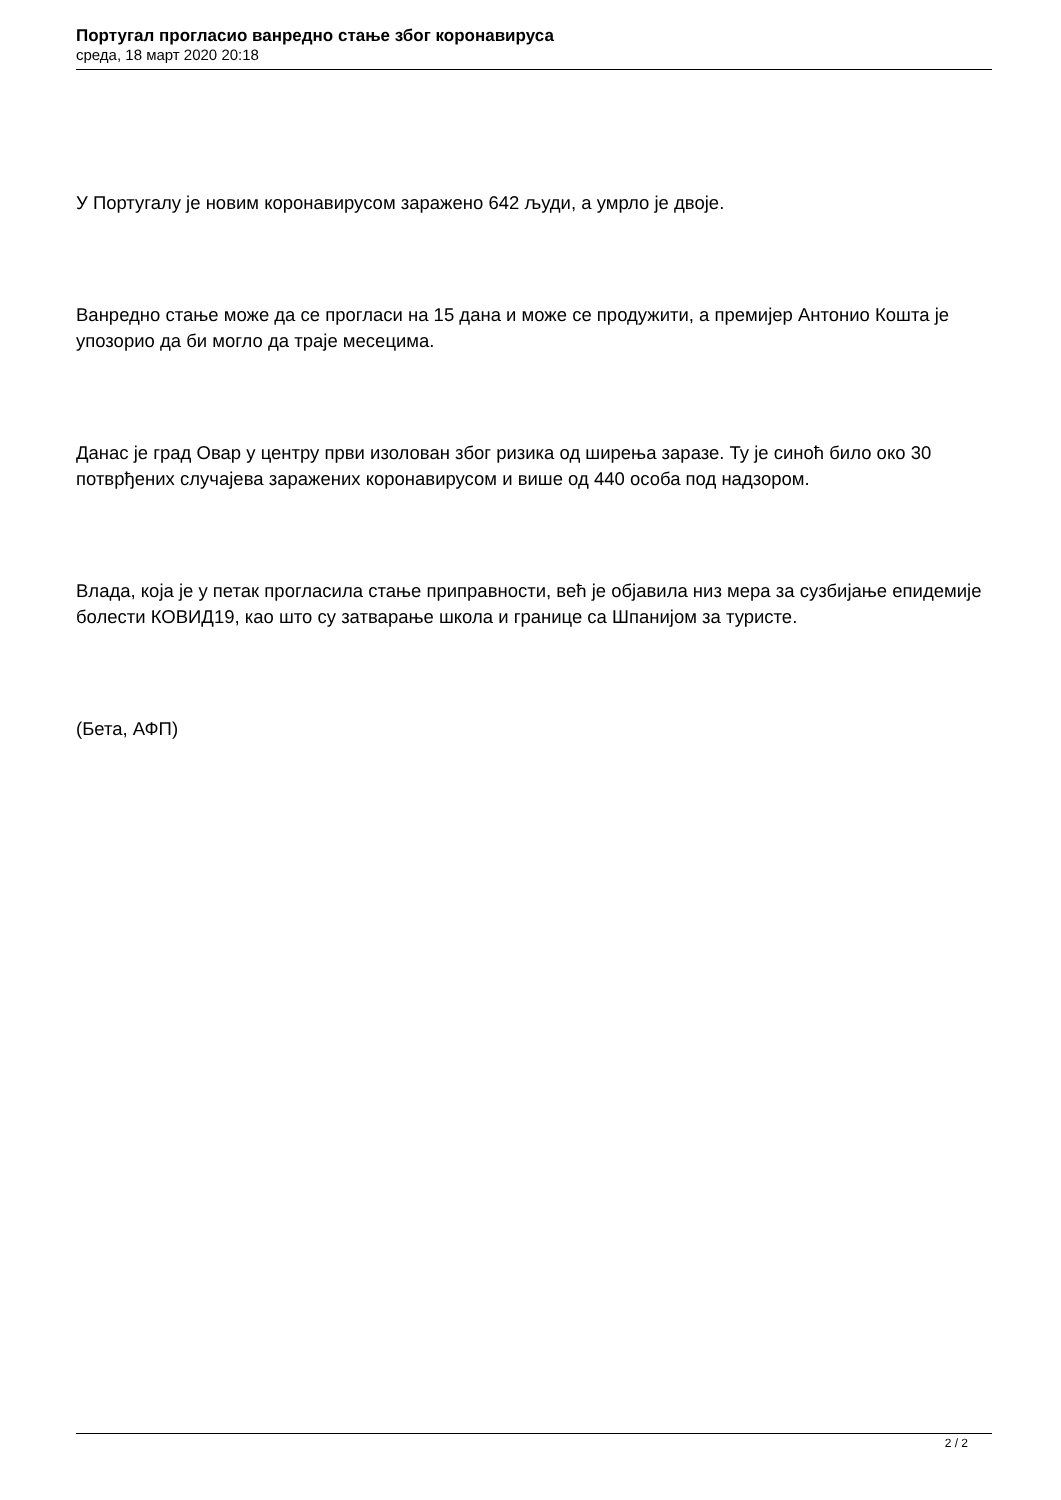Португал прогласио ванредно стање због коронавируса
среда, 18 март 2020 20:18
У Португалу је новим коронавирусом заражено 642 људи, а умрло је двоје.
Ванредно стање може да се прогласи на 15 дана и може се продужити, а премијер Антонио Кошта је упозорио да би могло да траје месецима.
Данас је град Овар у центру први изолован због ризика од ширења заразе. Ту је синоћ било око 30 потврђених случајева заражених коронавирусом и више од 440 особа под надзором.
Влада, која је у петак прогласила стање приправности, већ је објавила низ мера за сузбијање епидемије болести КОВИД19, као што су затварање школа и границе са Шпанијом за туристе.
(Бета, АФП)
2 / 2